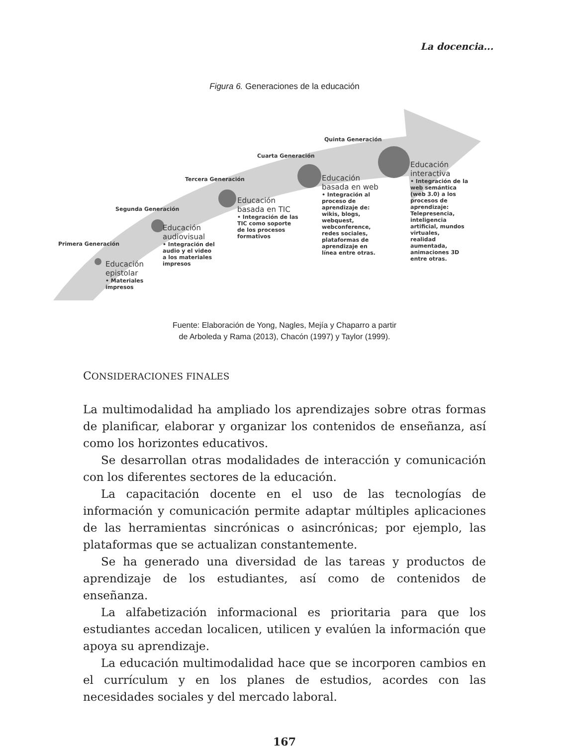La docencia...
Figura 6. Generaciones de la educación
Primera Generación
Segunda Generación
Tercera Generación
Cuarta Generación
Quinta Generación
Educación
epistolar
• Materiales
impresos
Educación
audiovisual
• Integración del
audio y el video
a los materiales
impresos
Educación
basada en TIC
• Integración de las
TIC como soporte
de los procesos
formativos
Educación
basada en web
• Integración al
proceso de
aprendizaje de:
wikis, blogs,
webquest,
webconference,
redes sociales,
plataformas de
aprendizaje en
línea entre otras.
Educación
interactiva
• Integración de la
web semántica
(web 3.0) a los
procesos de
aprendizaje:
Telepresencia,
inteligencia
artificial, mundos
virtuales,
realidad
aumentada,
animaciones 3D
entre otras.
Fuente: Elaboración de Yong, Nagles, Mejía y Chaparro a partir
de Arboleda y Rama (2013), Chacón (1997) y Taylor (1999).
CONSIDERACIONES FINALES
La multimodalidad ha ampliado los aprendizajes sobre otras formas de planificar, elaborar y organizar los contenidos de enseñanza, así como los horizontes educativos.
Se desarrollan otras modalidades de interacción y comunicación con los diferentes sectores de la educación.
La capacitación docente en el uso de las tecnologías de información y comunicación permite adaptar múltiples aplicaciones de las herramientas sincrónicas o asincrónicas; por ejemplo, las plataformas que se actualizan constantemente.
Se ha generado una diversidad de las tareas y productos de aprendizaje de los estudiantes, así como de contenidos de enseñanza.
La alfabetización informacional es prioritaria para que los estudiantes accedan localicen, utilicen y evalúen la información que apoya su aprendizaje.
La educación multimodalidad hace que se incorporen cambios en el currículum y en los planes de estudios, acordes con las necesidades sociales y del mercado laboral.
167